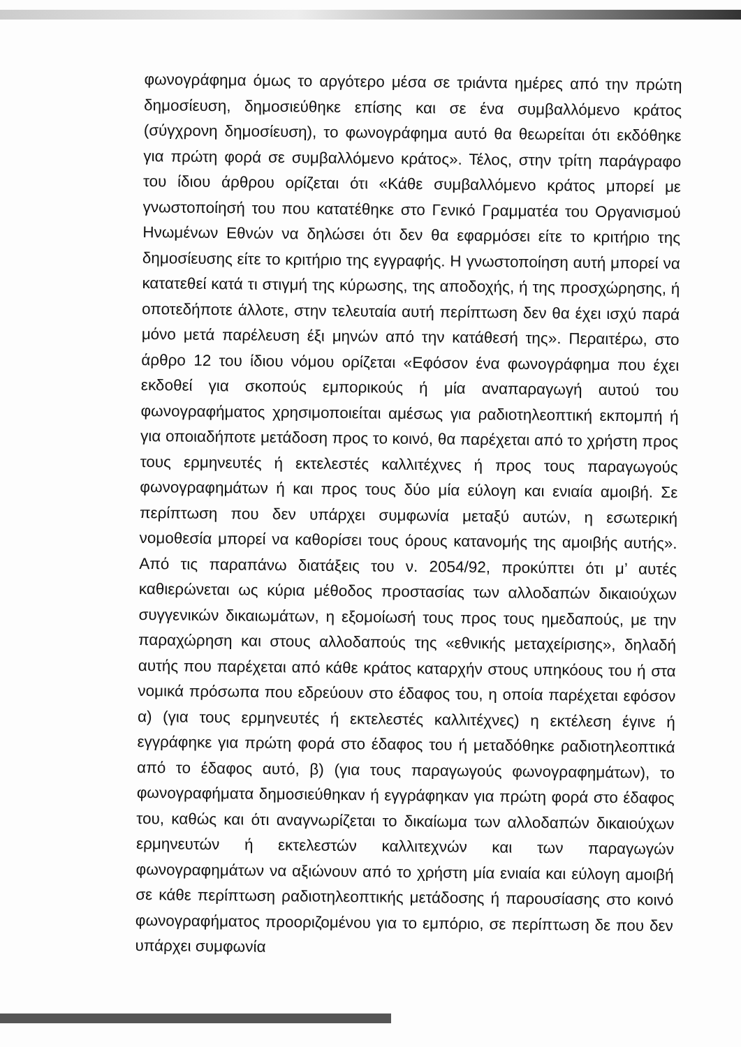φωνογράφημα όμως το αργότερο μέσα σε τριάντα ημέρες από την πρώτη δημοσίευση, δημοσιεύθηκε επίσης και σε ένα συμβαλλόμενο κράτος (σύγχρονη δημοσίευση), το φωνογράφημα αυτό θα θεωρείται ότι εκδόθηκε για πρώτη φορά σε συμβαλλόμενο κράτος». Τέλος, στην τρίτη παράγραφο του ίδιου άρθρου ορίζεται ότι «Κάθε συμβαλλόμενο κράτος μπορεί με γνωστοποίησή του που κατατέθηκε στο Γενικό Γραμματέα του Οργανισμού Ηνωμένων Εθνών να δηλώσει ότι δεν θα εφαρμόσει είτε το κριτήριο της δημοσίευσης είτε το κριτήριο της εγγραφής. Η γνωστοποίηση αυτή μπορεί να κατατεθεί κατά τι στιγμή της κύρωσης, της αποδοχής, ή της προσχώρησης, ή οποτεδήποτε άλλοτε, στην τελευταία αυτή περίπτωση δεν θα έχει ισχύ παρά μόνο μετά παρέλευση έξι μηνών από την κατάθεσή της». Περαιτέρω, στο άρθρο 12 του ίδιου νόμου ορίζεται «Εφόσον ένα φωνογράφημα που έχει εκδοθεί για σκοπούς εμπορικούς ή μία αναπαραγωγή αυτού του φωνογραφήματος χρησιμοποιείται αμέσως για ραδιοτηλεοπτική εκπομπή ή για οποιαδήποτε μετάδοση προς το κοινό, θα παρέχεται από το χρήστη προς τους ερμηνευτές ή εκτελεστές καλλιτέχνες ή προς τους παραγωγούς φωνογραφημάτων ή και προς τους δύο μία εύλογη και ενιαία αμοιβή. Σε περίπτωση που δεν υπάρχει συμφωνία μεταξύ αυτών, η εσωτερική νομοθεσία μπορεί να καθορίσει τους όρους κατανομής της αμοιβής αυτής». Από τις παραπάνω διατάξεις του ν. 2054/92, προκύπτει ότι μ’ αυτές καθιερώνεται ως κύρια μέθοδος προστασίας των αλλοδαπών δικαιούχων συγγενικών δικαιωμάτων, η εξομοίωσή τους προς τους ημεδαπούς, με την παραχώρηση και στους αλλοδαπούς της «εθνικής μεταχείρισης», δηλαδή αυτής που παρέχεται από κάθε κράτος καταρχήν στους υπηκόους του ή στα νομικά πρόσωπα που εδρεύουν στο έδαφος του, η οποία παρέχεται εφόσον α) (για τους ερμηνευτές ή εκτελεστές καλλιτέχνες) η εκτέλεση έγινε ή εγγράφηκε για πρώτη φορά στο έδαφος του ή μεταδόθηκε ραδιοτηλεοπτικά από το έδαφος αυτό, β) (για τους παραγωγούς φωνογραφημάτων), το φωνογραφήματα δημοσιεύθηκαν ή εγγράφηκαν για πρώτη φορά στο έδαφος του, καθώς και ότι αναγνωρίζεται το δικαίωμα των αλλοδαπών δικαιούχων ερμηνευτών ή εκτελεστών καλλιτεχνών και των παραγωγών φωνογραφημάτων να αξιώνουν από το χρήστη μία ενιαία και εύλογη αμοιβή σε κάθε περίπτωση ραδιοτηλεοπτικής μετάδοσης ή παρουσίασης στο κοινό φωνογραφήματος προοριζομένου για το εμπόριο, σε περίπτωση δε που δεν υπάρχει συμφωνία